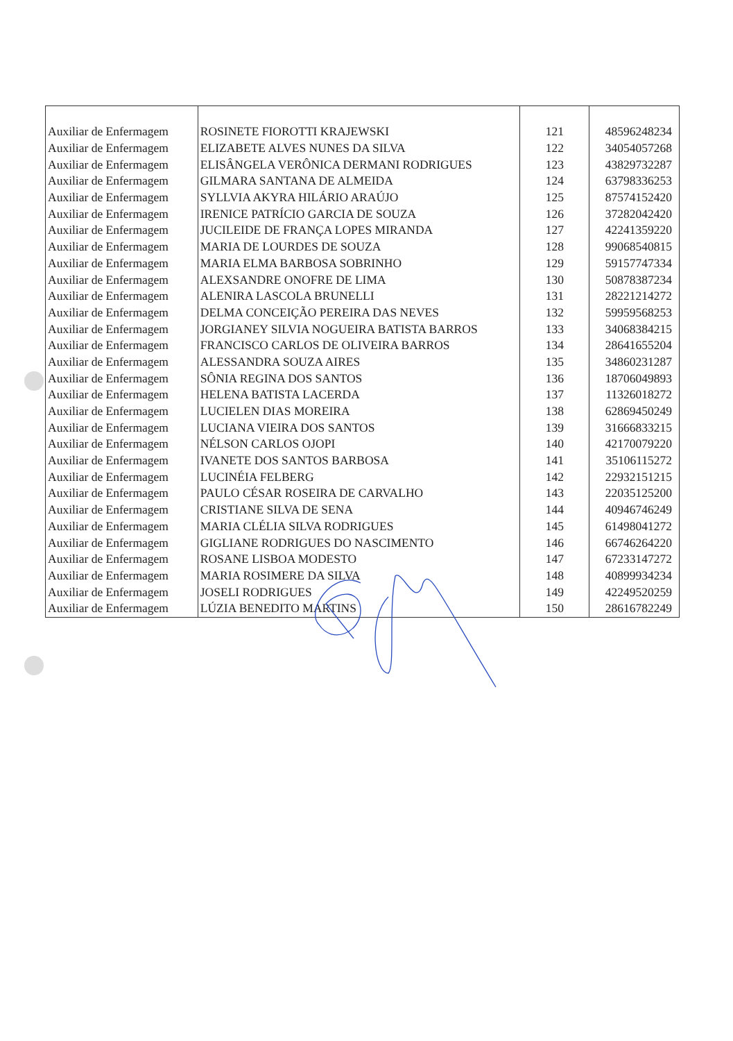| Auxiliar de Enfermagem | ROSINETE FIOROTTI KRAJEWSKI | 121 | 48596248234 |
| Auxiliar de Enfermagem | ELIZABETE ALVES NUNES DA SILVA | 122 | 34054057268 |
| Auxiliar de Enfermagem | ELISÂNGELA VERÔNICA DERMANI RODRIGUES | 123 | 43829732287 |
| Auxiliar de Enfermagem | GILMARA SANTANA DE ALMEIDA | 124 | 63798336253 |
| Auxiliar de Enfermagem | SYLLVIA AKYRA HILÁRIO ARAÚJO | 125 | 87574152420 |
| Auxiliar de Enfermagem | IRENICE PATRÍCIO GARCIA DE SOUZA | 126 | 37282042420 |
| Auxiliar de Enfermagem | JUCILEIDE DE FRANÇA LOPES MIRANDA | 127 | 42241359220 |
| Auxiliar de Enfermagem | MARIA DE LOURDES DE SOUZA | 128 | 99068540815 |
| Auxiliar de Enfermagem | MARIA ELMA BARBOSA SOBRINHO | 129 | 59157747334 |
| Auxiliar de Enfermagem | ALEXSANDRE ONOFRE DE LIMA | 130 | 50878387234 |
| Auxiliar de Enfermagem | ALENIRA LASCOLA BRUNELLI | 131 | 28221214272 |
| Auxiliar de Enfermagem | DELMA CONCEIÇÃO PEREIRA DAS NEVES | 132 | 59959568253 |
| Auxiliar de Enfermagem | JORGIANEY SILVIA NOGUEIRA BATISTA BARROS | 133 | 34068384215 |
| Auxiliar de Enfermagem | FRANCISCO CARLOS DE OLIVEIRA BARROS | 134 | 28641655204 |
| Auxiliar de Enfermagem | ALESSANDRA SOUZA AIRES | 135 | 34860231287 |
| Auxiliar de Enfermagem | SÔNIA REGINA DOS SANTOS | 136 | 18706049893 |
| Auxiliar de Enfermagem | HELENA BATISTA LACERDA | 137 | 11326018272 |
| Auxiliar de Enfermagem | LUCIELEN DIAS MOREIRA | 138 | 62869450249 |
| Auxiliar de Enfermagem | LUCIANA VIEIRA DOS SANTOS | 139 | 31666833215 |
| Auxiliar de Enfermagem | NÉLSON CARLOS OJOPI | 140 | 42170079220 |
| Auxiliar de Enfermagem | IVANETE DOS SANTOS BARBOSA | 141 | 35106115272 |
| Auxiliar de Enfermagem | LUCINÉIA FELBERG | 142 | 22932151215 |
| Auxiliar de Enfermagem | PAULO CÉSAR ROSEIRA DE CARVALHO | 143 | 22035125200 |
| Auxiliar de Enfermagem | CRISTIANE SILVA DE SENA | 144 | 40946746249 |
| Auxiliar de Enfermagem | MARIA CLÉLIA SILVA RODRIGUES | 145 | 61498041272 |
| Auxiliar de Enfermagem | GIGLIANE RODRIGUES DO NASCIMENTO | 146 | 66746264220 |
| Auxiliar de Enfermagem | ROSANE LISBOA MODESTO | 147 | 67233147272 |
| Auxiliar de Enfermagem | MARIA ROSIMERE DA SILVA | 148 | 40899934234 |
| Auxiliar de Enfermagem | JOSELI RODRIGUES | 149 | 42249520259 |
| Auxiliar de Enfermagem | LÚZIA BENEDITO MARTINS | 150 | 28616782249 |